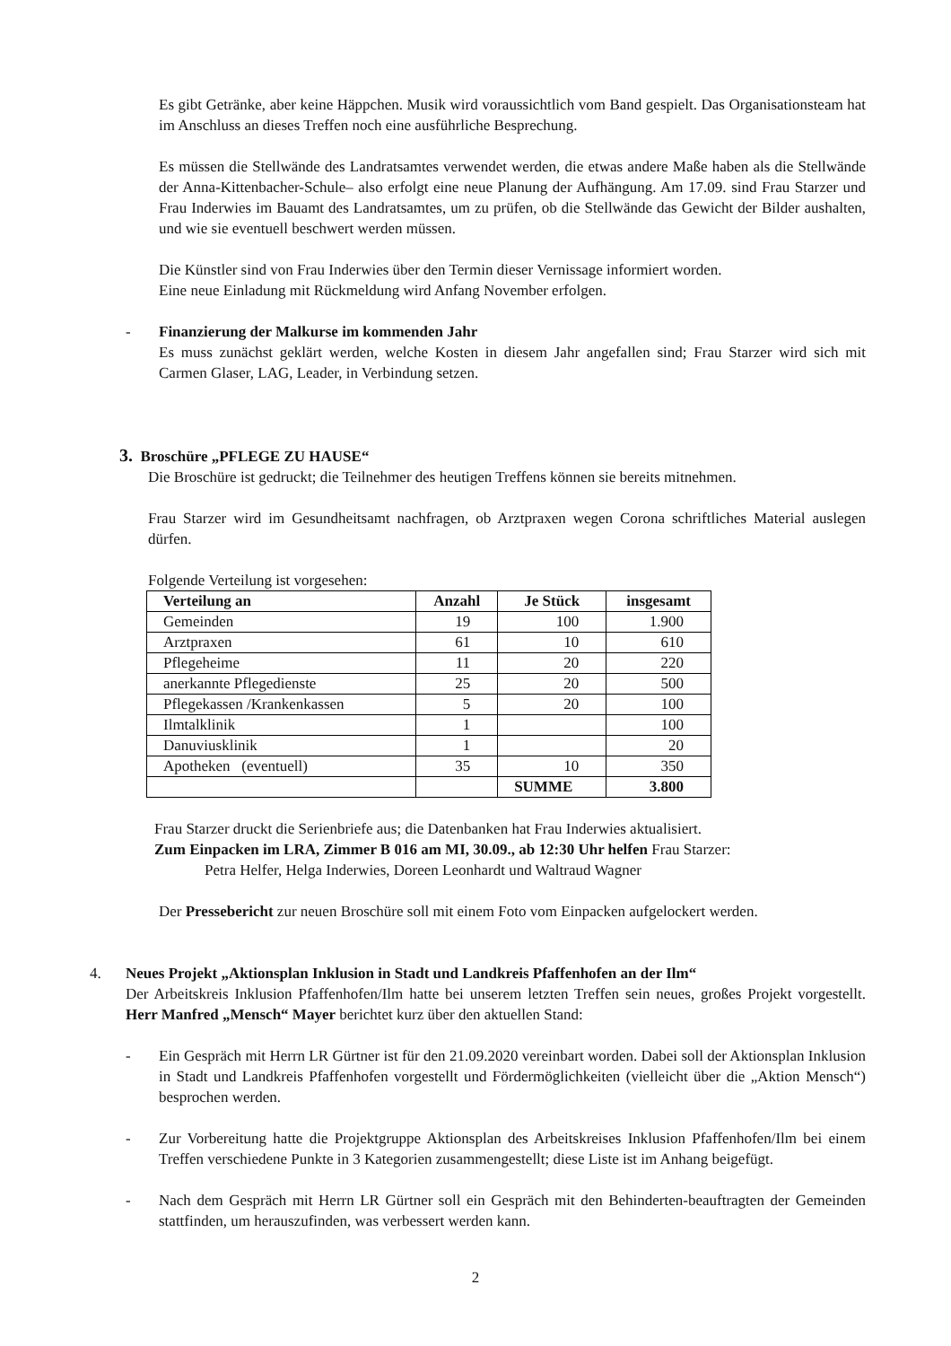Es gibt Getränke, aber keine Häppchen. Musik wird voraussichtlich vom Band gespielt. Das Organisationsteam hat im Anschluss an dieses Treffen noch eine ausführliche Besprechung.
Es müssen die Stellwände des Landratsamtes verwendet werden, die etwas andere Maße haben als die Stellwände der Anna-Kittenbacher-Schule– also erfolgt eine neue Planung der Aufhängung. Am 17.09. sind Frau Starzer und Frau Inderwies im Bauamt des Landratsamtes, um zu prüfen, ob die Stellwände das Gewicht der Bilder aushalten, und wie sie eventuell beschwert werden müssen.
Die Künstler sind von Frau Inderwies über den Termin dieser Vernissage informiert worden.
Eine neue Einladung mit Rückmeldung wird Anfang November erfolgen.
- Finanzierung der Malkurse im kommenden Jahr
Es muss zunächst geklärt werden, welche Kosten in diesem Jahr angefallen sind; Frau Starzer wird sich mit Carmen Glaser, LAG, Leader, in Verbindung setzen.
3. Broschüre „PFLEGE ZU HAUSE“
Die Broschüre ist gedruckt; die Teilnehmer des heutigen Treffens können sie bereits mitnehmen.
Frau Starzer wird im Gesundheitsamt nachfragen, ob Arztpraxen wegen Corona schriftliches Material auslegen dürfen.
Folgende Verteilung ist vorgesehen:
| Verteilung an | Anzahl | Je Stück | insgesamt |
| --- | --- | --- | --- |
| Gemeinden | 19 | 100 | 1.900 |
| Arztpraxen | 61 | 10 | 610 |
| Pflegeheime | 11 | 20 | 220 |
| anerkannte Pflegedienste | 25 | 20 | 500 |
| Pflegekassen /Krankenkassen | 5 | 20 | 100 |
| Ilmtalklinik | 1 | | 100 |
| Danuviusklinik | 1 | | 20 |
| Apotheken (eventuell) | 35 | 10 | 350 |
| | | SUMME | 3.800 |
Frau Starzer druckt die Serienbriefe aus; die Datenbanken hat Frau Inderwies aktualisiert.
Zum Einpacken im LRA, Zimmer B 016 am MI, 30.09., ab 12:30 Uhr helfen Frau Starzer:
Petra Helfer, Helga Inderwies, Doreen Leonhardt und Waltraud Wagner
Der Pressebericht zur neuen Broschüre soll mit einem Foto vom Einpacken aufgelockert werden.
4. Neues Projekt „Aktionsplan Inklusion in Stadt und Landkreis Pfaffenhofen an der Ilm“
Der Arbeitskreis Inklusion Pfaffenhofen/Ilm hatte bei unserem letzten Treffen sein neues, großes Projekt vorgestellt. Herr Manfred „Mensch“ Mayer berichtet kurz über den aktuellen Stand:
- Ein Gespräch mit Herrn LR Gürtner ist für den 21.09.2020 vereinbart worden. Dabei soll der Aktionsplan Inklusion in Stadt und Landkreis Pfaffenhofen vorgestellt und Fördermöglichkeiten (vielleicht über die „Aktion Mensch“) besprochen werden.
- Zur Vorbereitung hatte die Projektgruppe Aktionsplan des Arbeitskreises Inklusion Pfaffenhofen/Ilm bei einem Treffen verschiedene Punkte in 3 Kategorien zusammengestellt; diese Liste ist im Anhang beigefügt.
- Nach dem Gespräch mit Herrn LR Gürtner soll ein Gespräch mit den Behinderten-beauftragten der Gemeinden stattfinden, um herauszufinden, was verbessert werden kann.
2